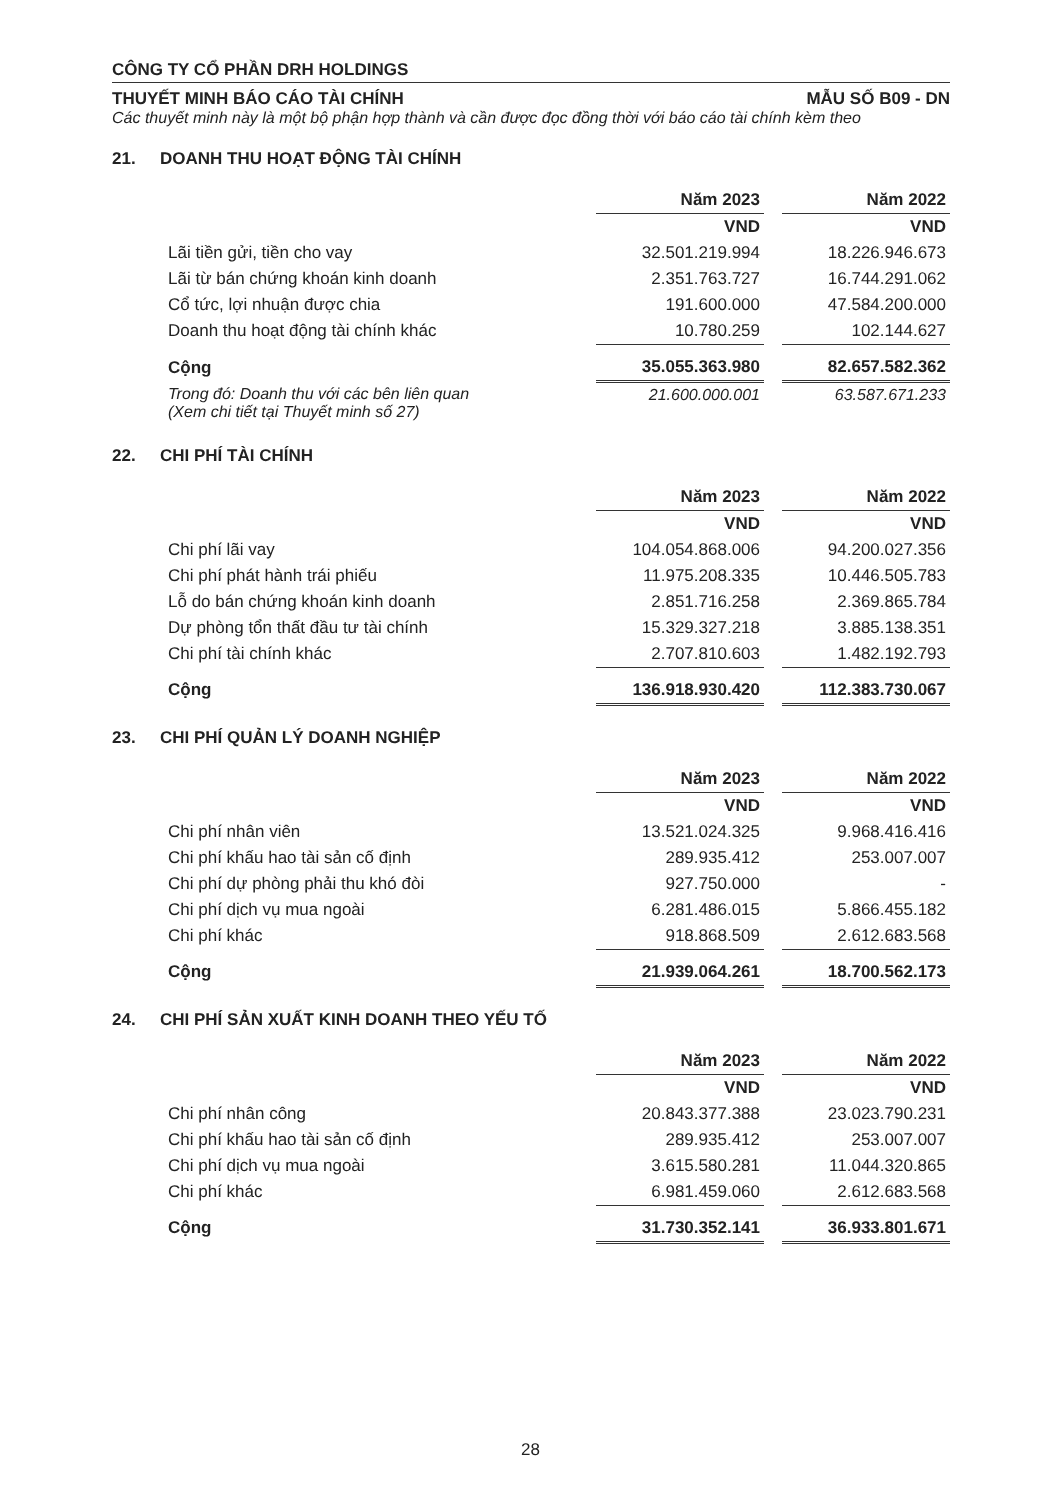CÔNG TY CỔ PHẦN DRH HOLDINGS
THUYẾT MINH BÁO CÁO TÀI CHÍNH MẪU SỐ B09 - DN
Các thuyết minh này là một bộ phận hợp thành và cần được đọc đồng thời với báo cáo tài chính kèm theo
21. DOANH THU HOẠT ĐỘNG TÀI CHÍNH
| | Năm 2023 | | Năm 2022 |
| --- | --- | --- | --- |
| | VND | | VND |
| Lãi tiền gửi, tiền cho vay | 32.501.219.994 | | 18.226.946.673 |
| Lãi từ bán chứng khoán kinh doanh | 2.351.763.727 | | 16.744.291.062 |
| Cổ tức, lợi nhuận được chia | 191.600.000 | | 47.584.200.000 |
| Doanh thu hoạt động tài chính khác | 10.780.259 | | 102.144.627 |
| Cộng | 35.055.363.980 | | 82.657.582.362 |
| Trong đó: Doanh thu với các bên liên quan (Xem chi tiết tại Thuyết minh số 27) | 21.600.000.001 | | 63.587.671.233 |
22. CHI PHÍ TÀI CHÍNH
| | Năm 2023 | | Năm 2022 |
| --- | --- | --- | --- |
| | VND | | VND |
| Chi phí lãi vay | 104.054.868.006 | | 94.200.027.356 |
| Chi phí phát hành trái phiếu | 11.975.208.335 | | 10.446.505.783 |
| Lỗ do bán chứng khoán kinh doanh | 2.851.716.258 | | 2.369.865.784 |
| Dự phòng tổn thất đầu tư tài chính | 15.329.327.218 | | 3.885.138.351 |
| Chi phí tài chính khác | 2.707.810.603 | | 1.482.192.793 |
| Cộng | 136.918.930.420 | | 112.383.730.067 |
23. CHI PHÍ QUẢN LÝ DOANH NGHIỆP
| | Năm 2023 | | Năm 2022 |
| --- | --- | --- | --- |
| | VND | | VND |
| Chi phí nhân viên | 13.521.024.325 | | 9.968.416.416 |
| Chi phí khấu hao tài sản cố định | 289.935.412 | | 253.007.007 |
| Chi phí dự phòng phải thu khó đòi | 927.750.000 | | - |
| Chi phí dịch vụ mua ngoài | 6.281.486.015 | | 5.866.455.182 |
| Chi phí khác | 918.868.509 | | 2.612.683.568 |
| Cộng | 21.939.064.261 | | 18.700.562.173 |
24. CHI PHÍ SẢN XUẤT KINH DOANH THEO YẾU TỐ
| | Năm 2023 | | Năm 2022 |
| --- | --- | --- | --- |
| | VND | | VND |
| Chi phí nhân công | 20.843.377.388 | | 23.023.790.231 |
| Chi phí khấu hao tài sản cố định | 289.935.412 | | 253.007.007 |
| Chi phí dịch vụ mua ngoài | 3.615.580.281 | | 11.044.320.865 |
| Chi phí khác | 6.981.459.060 | | 2.612.683.568 |
| Cộng | 31.730.352.141 | | 36.933.801.671 |
28